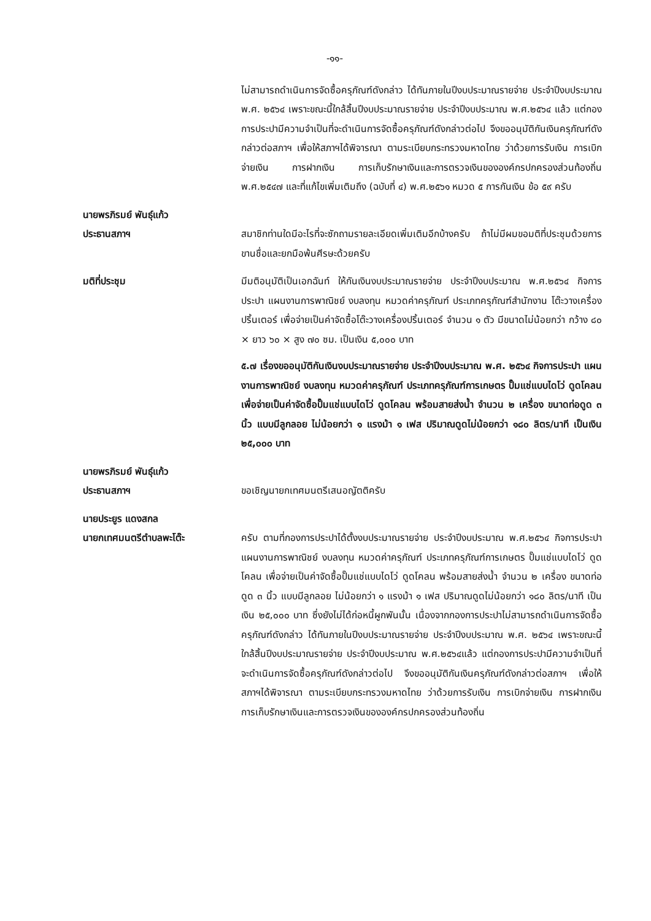-๑๑-
ไม่สามารถดำเนินการจัดซื้อครุภัณฑ์ดังกล่าว ได้ทันภายในปีงบประมาณรายจ่าย ประจำปีงบประมาณ พ.ศ. ๒๕๖๔ เพราะขณะนี้ใกล้สิ้นปีงบประมาณรายจ่าย ประจำปีงบประมาณ พ.ศ.๒๕๖๔ แล้ว แต่กองการประปามีความจำเป็นที่จะดำเนินการจัดซื้อครุภัณฑ์ดังกล่าวต่อไป จึงขออนุมัติกันเงินครุภัณฑ์ดังกล่าวต่อสภาฯ เพื่อให้สภาฯได้พิจารณา ตามระเบียบกระทรวงมหาดไทย ว่าด้วยการรับเงิน การเบิกจ่ายเงิน การฝากเงิน การเก็บรักษาเงินและการตรวจเงินขององค์กรปกครองส่วนท้องถิ่น พ.ศ.๒๕๔๗ และที่แก้ไขเพิ่มเติมถึง (ฉบับที่ ๔) พ.ศ.๒๕๖๑ หมวด ๕ การกันเงิน ข้อ ๕๙ ครับ
นายพรภิรมย์ พันธุ์แก้ว
ประธานสภาฯ
สมาชิกท่านใดมีอะไรที่จะซักถามรายละเอียดเพิ่มเติมอีกบ้างครับ ถ้าไม่มีผมขอมติที่ประชุมด้วยการขานชื่อและยกมือพ้นศีรษะด้วยครับ
มติที่ประชุม มีมติอนุมัติเป็นเอกฉันท์ ให้กันเงินงบประมาณรายจ่าย ประจำปีงบประมาณ พ.ศ.๒๕๖๔ กิจการประปา แผนงานการพาณิชย์ งบลงทุน หมวดค่าครุภัณฑ์ ประเภทครุภัณฑ์สำนักงาน โต๊ะวางเครื่องปริ้นเตอร์ เพื่อจ่ายเป็นค่าจัดซื้อโต๊ะวางเครื่องปริ้นเตอร์ จำนวน ๑ ตัว มีขนาดไม่น้อยกว่า กว้าง ๘๐ × ยาว ๖๐ × สูง ๗๐ ซม. เป็นเงิน ๕,๐๐๐ บาท
๕.๗ เรื่องขออนุมัติกันเงินงบประมาณรายจ่าย ประจำปีงบประมาณ พ.ศ. ๒๕๖๔ กิจการประปา แผนงานการพาณิชย์ งบลงทุน หมวดค่าครุภัณฑ์ ประเภทครุภัณฑ์การเกษตร ปั๊มแช่แบบไดโว่ ดูดโคลน เพื่อจ่ายเป็นค่าจัดซื้อปั๊มแช่แบบไดโว่ ดูดโคลน พร้อมสายส่งน้ำ จำนวน ๒ เครื่อง ขนาดท่อดูด ๓ นิ้ว แบบมีลูกลอย ไม่น้อยกว่า ๑ แรงม้า ๑ เฟส ปริมาณดูดไม่น้อยกว่า ๑๘๐ ลิตร/นาที เป็นเงิน ๒๕,๐๐๐ บาท
นายพรภิรมย์ พันธุ์แก้ว
ประธานสภาฯ
ขอเชิญนายกเทศมนตรีเสนอญัตติครับ
นายประยูร แดงสกล
นายกเทศมนตรีตำบลพะโต๊ะ
ครับ ตามที่กองการประปาได้ตั้งงบประมาณรายจ่าย ประจำปีงบประมาณ พ.ศ.๒๕๖๔ กิจการประปา แผนงานการพาณิชย์ งบลงทุน หมวดค่าครุภัณฑ์ ประเภทครุภัณฑ์การเกษตร ปั๊มแช่แบบไดโว่ ดูดโคลน เพื่อจ่ายเป็นค่าจัดซื้อปั๊มแช่แบบไดโว่ ดูดโคลน พร้อมสายส่งน้ำ จำนวน ๒ เครื่อง ขนาดท่อดูด ๓ นิ้ว แบบมีลูกลอย ไม่น้อยกว่า ๑ แรงม้า ๑ เฟส ปริมาณดูดไม่น้อยกว่า ๑๘๐ ลิตร/นาที เป็นเงิน ๒๕,๐๐๐ บาท ซึ่งยังไม่ได้ก่อหนี้ผูกพันนั้น เนื่องจากกองการประปาไม่สามารถดำเนินการจัดซื้อครุภัณฑ์ดังกล่าว ได้ทันภายในปีงบประมาณรายจ่าย ประจำปีงบประมาณ พ.ศ. ๒๕๖๔ เพราะขณะนี้ใกล้สิ้นปีงบประมาณรายจ่าย ประจำปีงบประมาณ พ.ศ.๒๕๖๔แล้ว แต่กองการประปามีความจำเป็นที่จะดำเนินการจัดซื้อครุภัณฑ์ดังกล่าวต่อไป จึงขออนุมัติกันเงินครุภัณฑ์ดังกล่าวต่อสภาฯ เพื่อให้สภาฯได้พิจารณา ตามระเบียบกระทรวงมหาดไทย ว่าด้วยการรับเงิน การเบิกจ่ายเงิน การฝากเงิน การเก็บรักษาเงินและการตรวจเงินขององค์กรปกครองส่วนท้องถิ่น